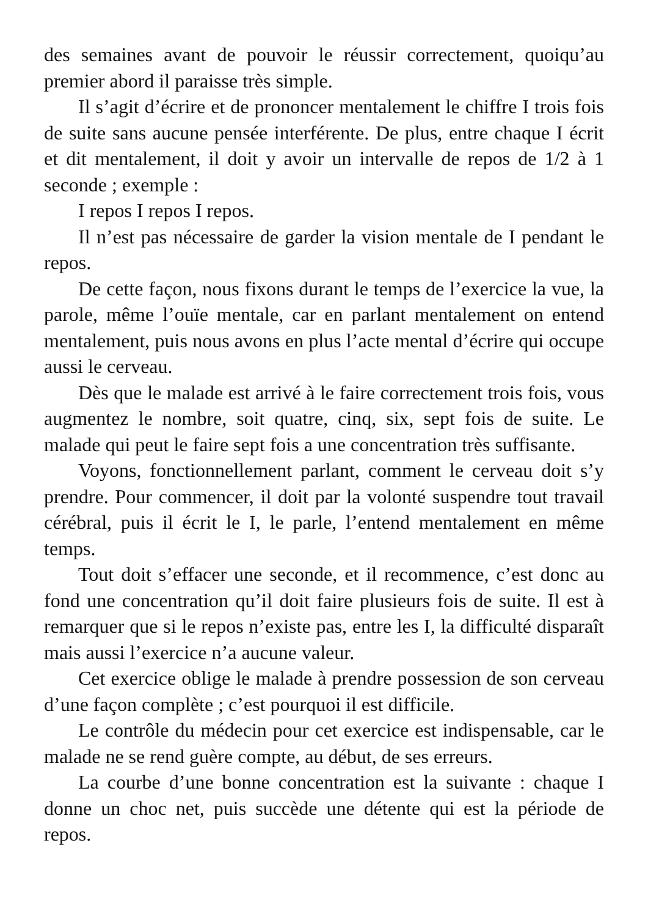des semaines avant de pouvoir le réussir correctement, quoiqu’au premier abord il paraisse très simple.
Il s’agit d’écrire et de prononcer mentalement le chiffre I trois fois de suite sans aucune pensée interférente. De plus, entre chaque I écrit et dit mentalement, il doit y avoir un intervalle de repos de 1/2 à 1 seconde ; exemple :
I repos I repos I repos.
Il n’est pas nécessaire de garder la vision mentale de I pendant le repos.
De cette façon, nous fixons durant le temps de l’exercice la vue, la parole, même l’ouïe mentale, car en parlant mentalement on entend mentalement, puis nous avons en plus l’acte mental d’écrire qui occupe aussi le cerveau.
Dès que le malade est arrivé à le faire correctement trois fois, vous augmentez le nombre, soit quatre, cinq, six, sept fois de suite. Le malade qui peut le faire sept fois a une concentration très suffisante.
Voyons, fonctionnellement parlant, comment le cerveau doit s’y prendre. Pour commencer, il doit par la volonté suspendre tout travail cérébral, puis il écrit le I, le parle, l’entend mentalement en même temps.
Tout doit s’effacer une seconde, et il recommence, c’est donc au fond une concentration qu’il doit faire plusieurs fois de suite. Il est à remarquer que si le repos n’existe pas, entre les I, la difficulté disparaît mais aussi l’exercice n’a aucune valeur.
Cet exercice oblige le malade à prendre possession de son cerveau d’une façon complète ; c’est pourquoi il est difficile.
Le contrôle du médecin pour cet exercice est indispensable, car le malade ne se rend guère compte, au début, de ses erreurs.
La courbe d’une bonne concentration est la suivante : chaque I donne un choc net, puis succède une détente qui est la période de repos.